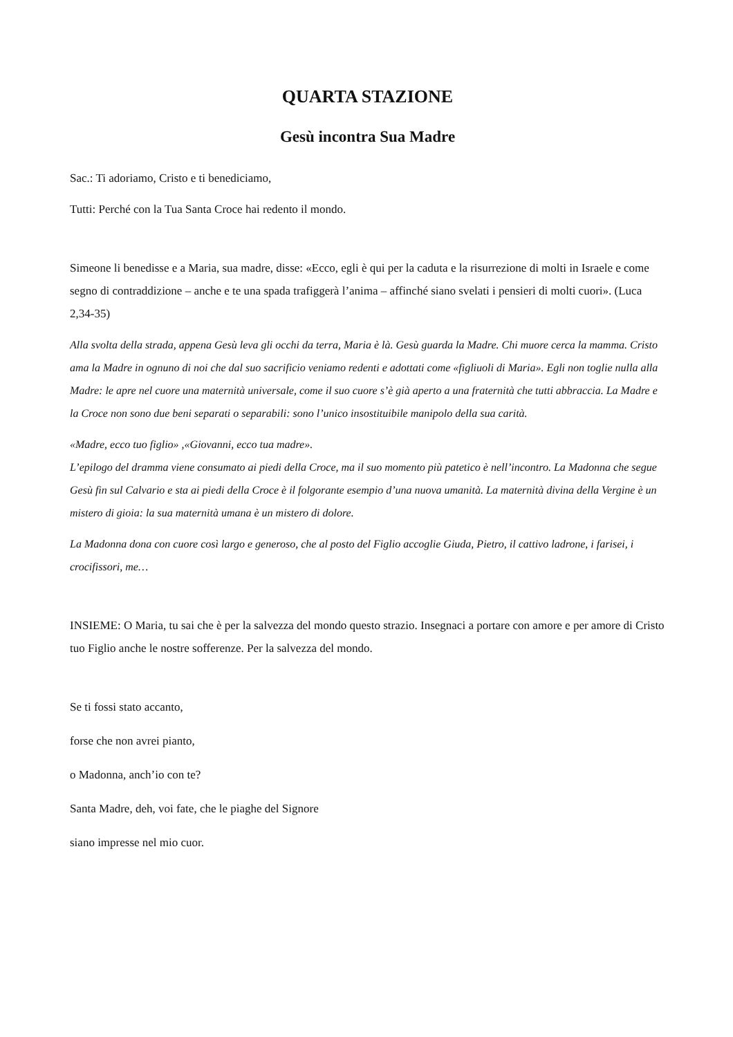QUARTA STAZIONE
Gesù incontra Sua Madre
Sac.: Ti adoriamo, Cristo e ti benediciamo,
Tutti: Perché con la Tua Santa Croce hai redento il mondo.
Simeone li benedisse e a Maria, sua madre, disse: «Ecco, egli è qui per la caduta e la risurrezione di molti in Israele e come segno di contraddizione – anche e te una spada trafiggerà l’anima – affinché siano svelati i pensieri di molti cuori». (Luca 2,34-35)
Alla svolta della strada, appena Gesù leva gli occhi da terra, Maria è là. Gesù guarda la Madre. Chi muore cerca la mamma. Cristo ama la Madre in ognuno di noi che dal suo sacrificio veniamo redenti e adottati come «figliuoli di Maria». Egli non toglie nulla alla Madre: le apre nel cuore una maternità universale, come il suo cuore s’è già aperto a una fraternità che tutti abbraccia. La Madre e la Croce non sono due beni separati o separabili: sono l’unico insostituibile manipolo della sua carità.
«Madre, ecco tuo figlio» ,«Giovanni, ecco tua madre».
L’epilogo del dramma viene consumato ai piedi della Croce, ma il suo momento più patetico è nell’incontro. La Madonna che segue Gesù fin sul Calvario e sta ai piedi della Croce è il folgorante esempio d’una nuova umanità. La maternità divina della Vergine è un mistero di gioia: la sua maternità umana è un mistero di dolore.
La Madonna dona con cuore così largo e generoso, che al posto del Figlio accoglie Giuda, Pietro, il cattivo ladrone, i farisei, i crocifissori, me…
INSIEME: O Maria, tu sai che è per la salvezza del mondo questo strazio. Insegnaci a portare con amore e per amore di Cristo tuo Figlio anche le nostre sofferenze. Per la salvezza del mondo.
Se ti fossi stato accanto,
forse che non avrei pianto,
o Madonna, anch’io con te?
Santa Madre, deh, voi fate, che le piaghe del Signore
siano impresse nel mio cuor.